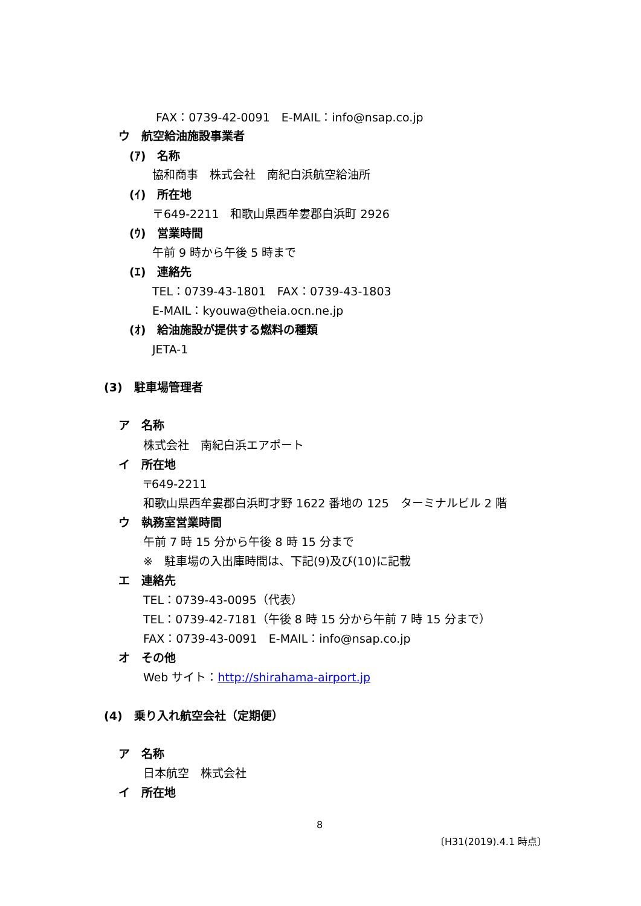FAX：0739-42-0091　E-MAIL：info@nsap.co.jp
ウ　航空給油施設事業者
(ｱ)　名称
協和商事　株式会社　南紀白浜航空給油所
(ｲ)　所在地
〒649-2211　和歌山県西牟婁郡白浜町 2926
(ｳ)　営業時間
午前 9 時から午後 5 時まで
(ｴ)　連絡先
TEL：0739-43-1801　FAX：0739-43-1803
E-MAIL：kyouwa@theia.ocn.ne.jp
(ｵ)　給油施設が提供する燃料の種類
JETA-1
(3)　駐車場管理者
ア　名称
株式会社　南紀白浜エアポート
イ　所在地
〒649-2211
和歌山県西牟婁郡白浜町才野 1622 番地の 125　ターミナルビル 2 階
ウ　執務室営業時間
午前 7 時 15 分から午後 8 時 15 分まで
※　駐車場の入出庫時間は、下記(9)及び(10)に記載
エ　連絡先
TEL：0739-43-0095（代表）
TEL：0739-42-7181（午後 8 時 15 分から午前 7 時 15 分まで）
FAX：0739-43-0091　E-MAIL：info@nsap.co.jp
オ　その他
Web サイト：http://shirahama-airport.jp
(4)　乗り入れ航空会社（定期便）
ア　名称
日本航空　株式会社
イ　所在地
8
〔H31(2019).4.1 時点〕